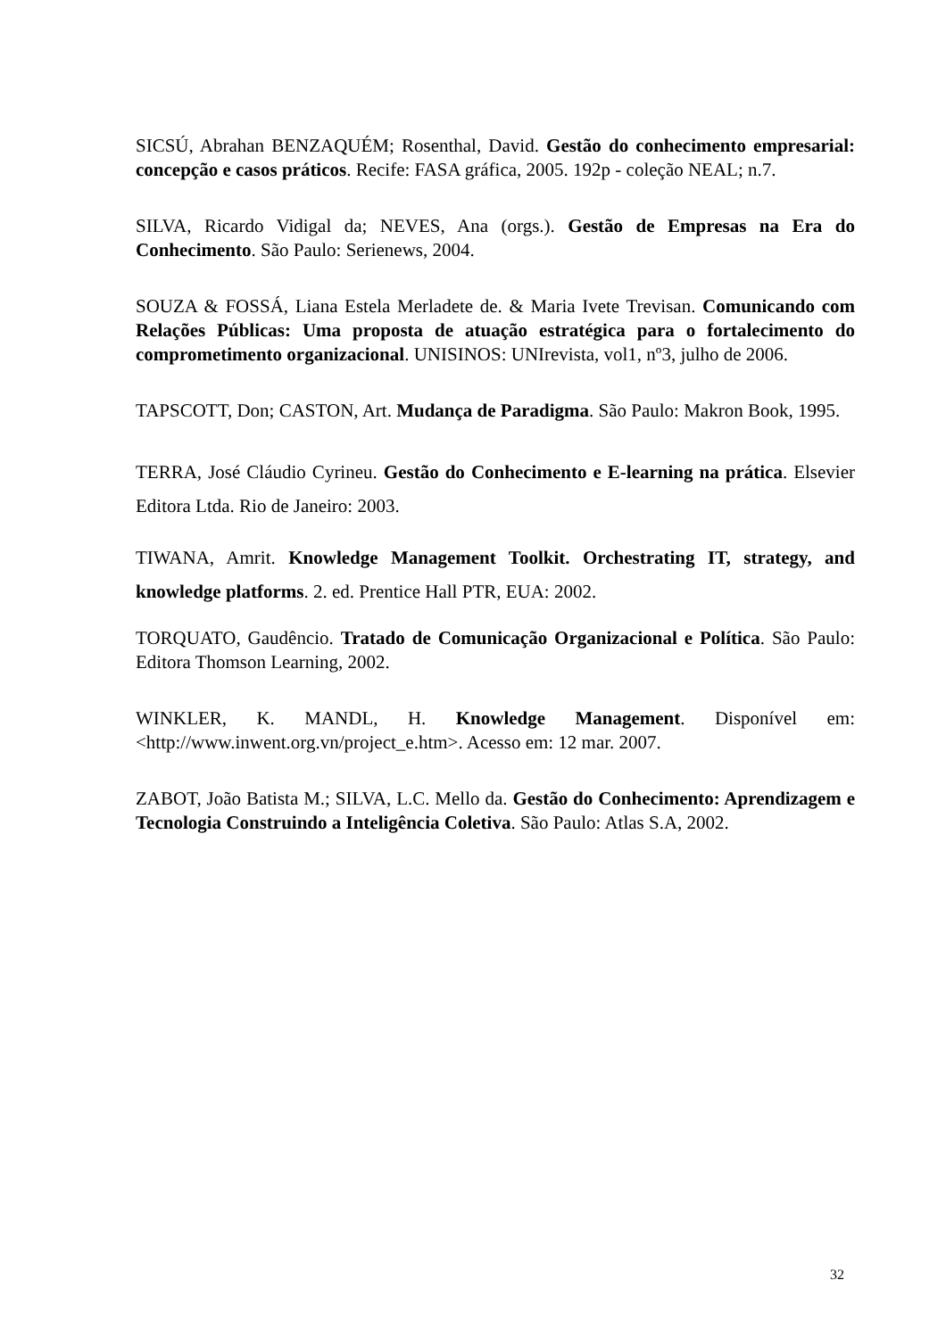SICSÚ, Abrahan BENZAQUÉM; Rosenthal, David. Gestão do conhecimento empresarial: concepção e casos práticos. Recife: FASA gráfica, 2005. 192p - coleção NEAL; n.7.
SILVA, Ricardo Vidigal da; NEVES, Ana (orgs.). Gestão de Empresas na Era do Conhecimento. São Paulo: Serienews, 2004.
SOUZA & FOSSÁ, Liana Estela Merladete de. & Maria Ivete Trevisan. Comunicando com Relações Públicas: Uma proposta de atuação estratégica para o fortalecimento do comprometimento organizacional. UNISINOS: UNIrevista, vol1, nº3, julho de 2006.
TAPSCOTT, Don; CASTON, Art. Mudança de Paradigma. São Paulo: Makron Book, 1995.
TERRA, José Cláudio Cyrineu. Gestão do Conhecimento e E-learning na prática. Elsevier Editora Ltda. Rio de Janeiro: 2003.
TIWANA, Amrit. Knowledge Management Toolkit. Orchestrating IT, strategy, and knowledge platforms. 2. ed. Prentice Hall PTR, EUA: 2002.
TORQUATO, Gaudêncio. Tratado de Comunicação Organizacional e Política. São Paulo: Editora Thomson Learning, 2002.
WINKLER, K. MANDL, H. Knowledge Management. Disponível em: <http://www.inwent.org.vn/project_e.htm>. Acesso em: 12 mar. 2007.
ZABOT, João Batista M.; SILVA, L.C. Mello da. Gestão do Conhecimento: Aprendizagem e Tecnologia Construindo a Inteligência Coletiva. São Paulo: Atlas S.A, 2002.
32